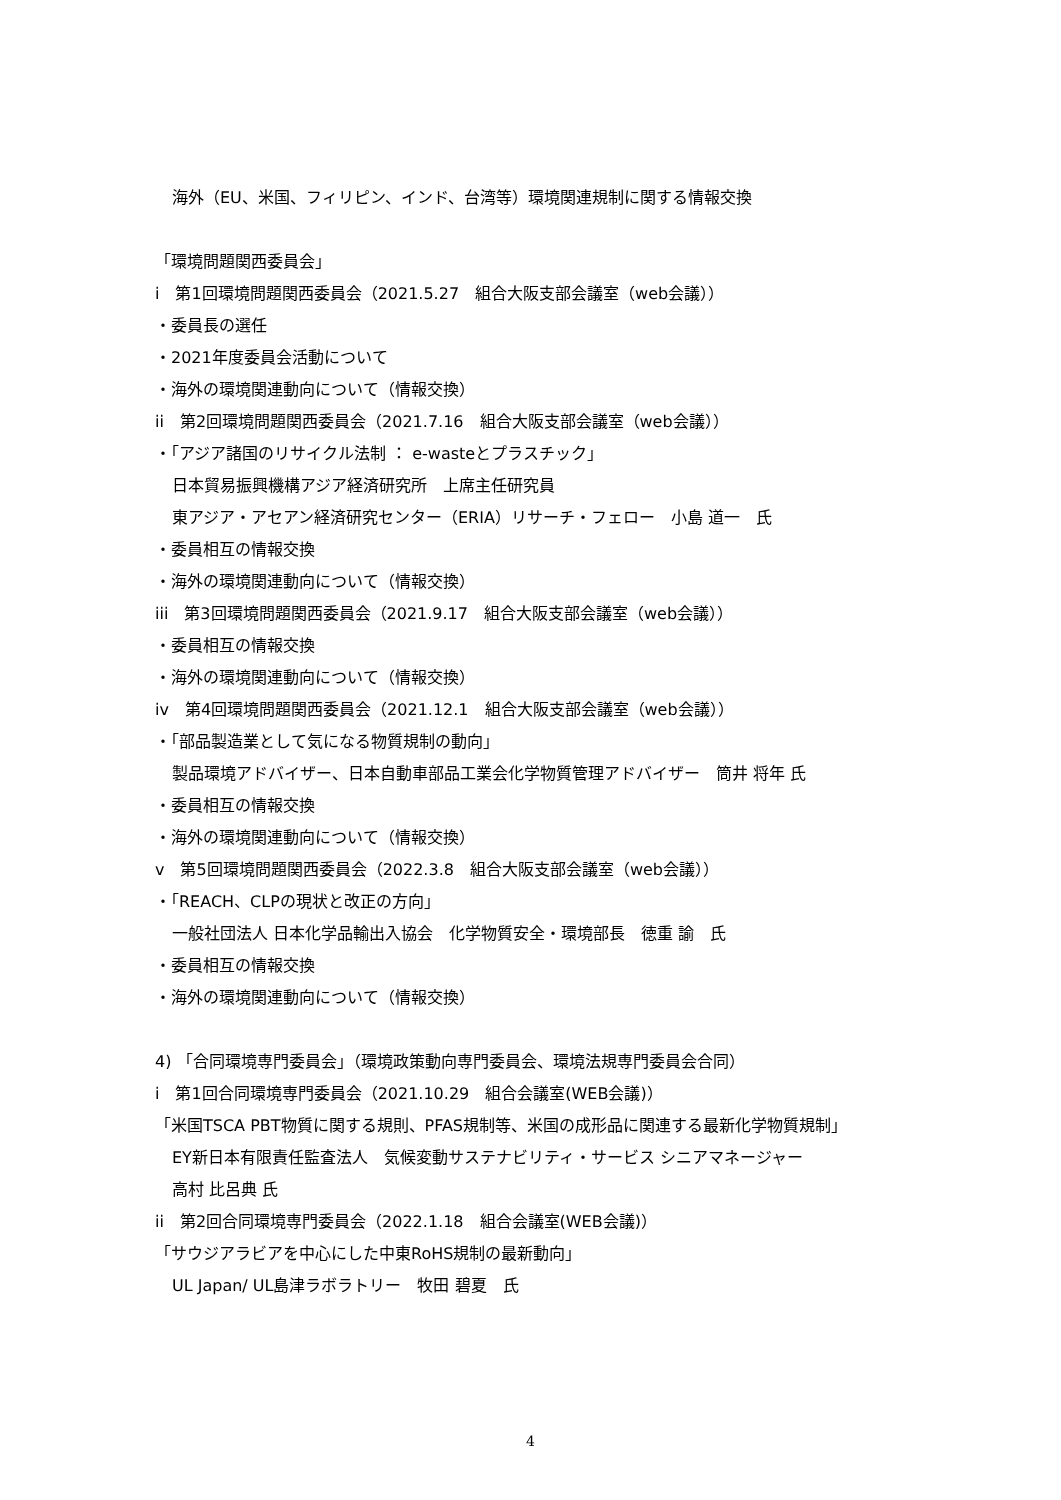海外（EU、米国、フィリピン、インド、台湾等）環境関連規制に関する情報交換
「環境問題関西委員会」
i　第1回環境問題関西委員会（2021.5.27　組合大阪支部会議室（web会議））
・委員長の選任
・2021年度委員会活動について
・海外の環境関連動向について（情報交換）
ii　第2回環境問題関西委員会（2021.7.16　組合大阪支部会議室（web会議））
・「アジア諸国のリサイクル法制 ： e-wasteとプラスチック」
日本貿易振興機構アジア経済研究所　上席主任研究員
東アジア・アセアン経済研究センター（ERIA）リサーチ・フェロー　小島 道一　氏
・委員相互の情報交換
・海外の環境関連動向について（情報交換）
iii　第3回環境問題関西委員会（2021.9.17　組合大阪支部会議室（web会議））
・委員相互の情報交換
・海外の環境関連動向について（情報交換）
iv　第4回環境問題関西委員会（2021.12.1　組合大阪支部会議室（web会議））
・「部品製造業として気になる物質規制の動向」
製品環境アドバイザー、日本自動車部品工業会化学物質管理アドバイザー　筒井 将年 氏
・委員相互の情報交換
・海外の環境関連動向について（情報交換）
v　第5回環境問題関西委員会（2022.3.8　組合大阪支部会議室（web会議））
・「REACH、CLPの現状と改正の方向」
一般社団法人 日本化学品輸出入協会　化学物質安全・環境部長　徳重 諭　氏
・委員相互の情報交換
・海外の環境関連動向について（情報交換）
4) 「合同環境専門委員会」（環境政策動向専門委員会、環境法規専門委員会合同）
i　第1回合同環境専門委員会（2021.10.29　組合会議室(WEB会議)）
「米国TSCA PBT物質に関する規則、PFAS規制等、米国の成形品に関連する最新化学物質規制」
EY新日本有限責任監査法人　気候変動サステナビリティ・サービス シニアマネージャー
高村 比呂典 氏
ii　第2回合同環境専門委員会（2022.1.18　組合会議室(WEB会議)）
「サウジアラビアを中心にした中東RoHS規制の最新動向」
UL Japan/ UL島津ラボラトリー　牧田 碧夏　氏
4